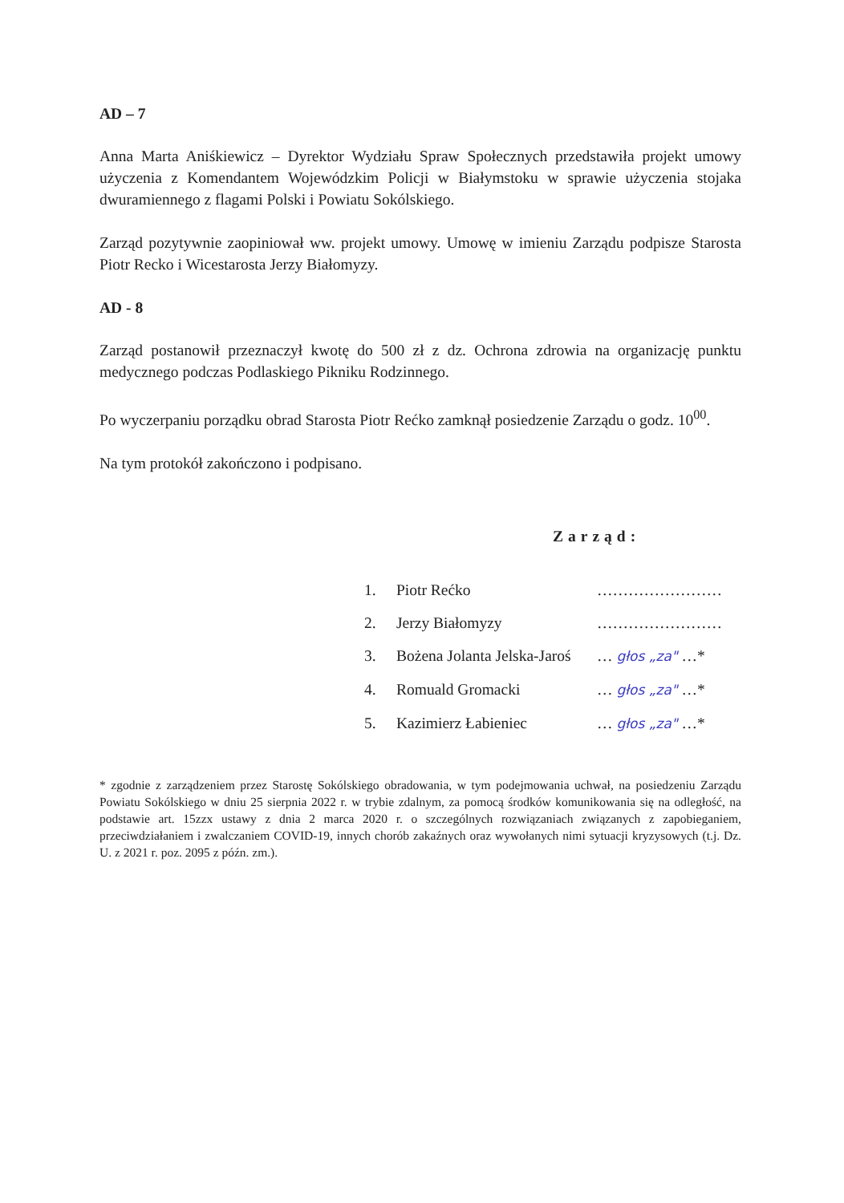AD – 7
Anna Marta Aniśkiewicz – Dyrektor Wydziału Spraw Społecznych przedstawiła projekt umowy użyczenia z Komendantem Wojewódzkim Policji w Białymstoku w sprawie użyczenia stojaka dwuramiennego z flagami Polski i Powiatu Sokólskiego.
Zarząd pozytywnie zaopiniował ww. projekt umowy. Umowę w imieniu Zarządu podpisze Starosta Piotr Recko i Wicestarosta Jerzy Białomyzy.
AD - 8
Zarząd postanowił przeznaczył kwotę do 500 zł z dz. Ochrona zdrowia na organizację punktu medycznego podczas Podlaskiego Pikniku Rodzinnego.
Po wyczerpaniu porządku obrad Starosta Piotr Rećko zamknął posiedzenie Zarządu o godz. 10<sup>00</sup>.
Na tym protokół zakończono i podpisano.
Zarząd:
| 1. | Piotr Rećko | …………………… |
| 2. | Jerzy Białomyzy | …………………… |
| 3. | Bożena Jolanta Jelska-Jaroś | … głos „za" …* |
| 4. | Romuald Gromacki | … głos „za" …* |
| 5. | Kazimierz Łabieniec | … głos „za" …* |
* zgodnie z zarządzeniem przez Starostę Sokólskiego obradowania, w tym podejmowania uchwał, na posiedzeniu Zarządu Powiatu Sokólskiego w dniu 25 sierpnia 2022 r. w trybie zdalnym, za pomocą środków komunikowania się na odległość, na podstawie art. 15zzx ustawy z dnia 2 marca 2020 r. o szczególnych rozwiązaniach związanych z zapobieganiem, przeciwdziałaniem i zwalczaniem COVID-19, innych chorób zakaźnych oraz wywołanych nimi sytuacji kryzysowych (t.j. Dz. U. z 2021 r. poz. 2095 z późn. zm.).